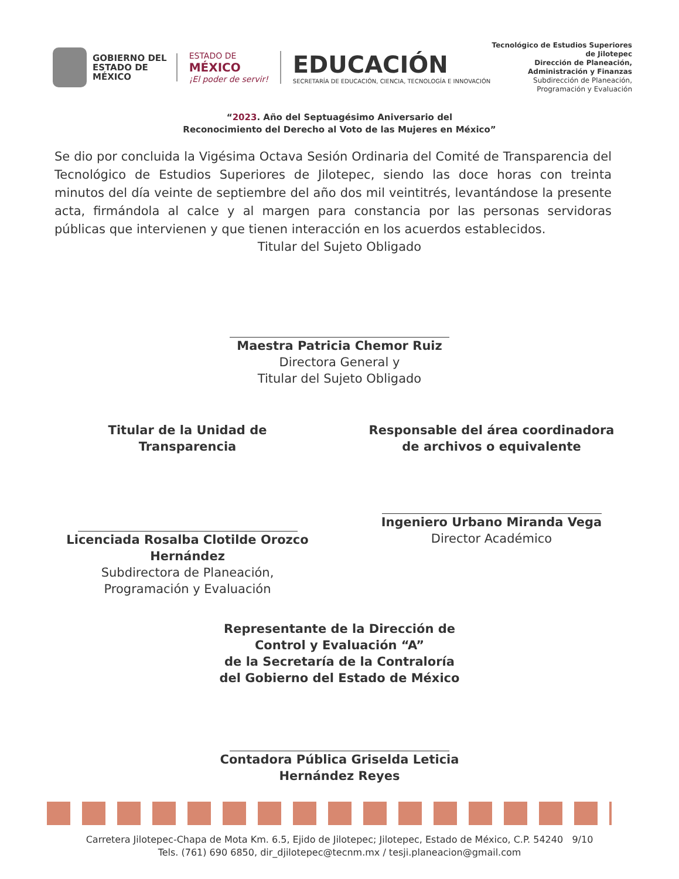GOBIERNO DEL
ESTADO DE
MÉXICO
ESTADO DE
MÉXICO
¡El poder de servir!
EDUCACIÓN
SECRETARÍA DE EDUCACIÓN, CIENCIA, TECNOLOGÍA E INNOVACIÓN
Tecnológico de Estudios Superiores de Jilotepec
Dirección de Planeación, Administración y Finanzas
Subdirección de Planeación,
Programación y Evaluación
“2023. Año del Septuagésimo Aniversario del
Reconocimiento del Derecho al Voto de las Mujeres en México”
Se dio por concluida la Vigésima Octava Sesión Ordinaria del Comité de Transparencia del Tecnológico de Estudios Superiores de Jilotepec, siendo las doce horas con treinta minutos del día veinte de septiembre del año dos mil veintitrés, levantándose la presente acta, firmándola al calce y al margen para constancia por las personas servidoras públicas que intervienen y que tienen interacción en los acuerdos establecidos.
Titular del Sujeto Obligado
Maestra Patricia Chemor Ruiz
Directora General y
Titular del Sujeto Obligado
Titular de la Unidad de Transparencia
Licenciada Rosalba Clotilde Orozco Hernández
Subdirectora de Planeación,
Programación y Evaluación
Responsable del área coordinadora de archivos o equivalente
Ingeniero Urbano Miranda Vega
Director Académico
Representante de la Dirección de
Control y Evaluación “A”
de la Secretaría de la Contraloría
del Gobierno del Estado de México
Contadora Pública Griselda Leticia
Hernández Reyes
Carretera Jilotepec-Chapa de Mota Km. 6.5, Ejido de Jilotepec; Jilotepec, Estado de México, C.P. 54240 9/10
Tels. (761) 690 6850, dir_djilotepec@tecnm.mx / tesji.planeacion@gmail.com